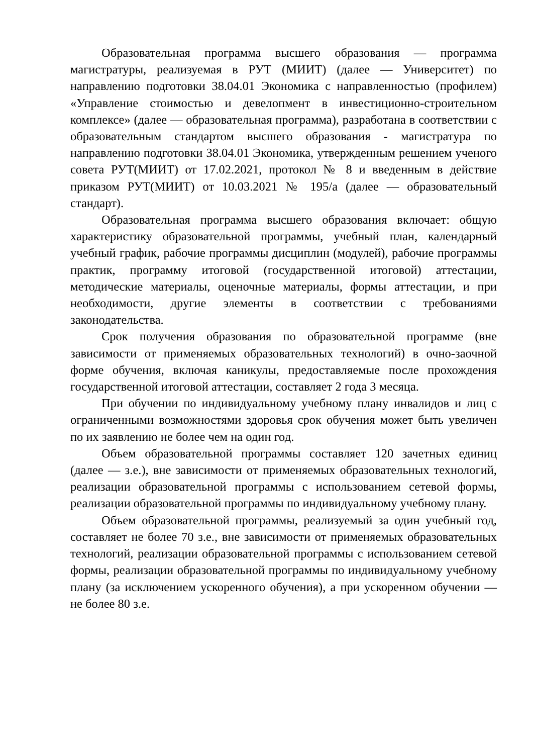Образовательная программа высшего образования — программа магистратуры, реализуемая в РУТ (МИИТ) (далее — Университет) по направлению подготовки 38.04.01 Экономика с направленностью (профилем) «Управление стоимостью и девелопмент в инвестиционно-строительном комплексе» (далее — образовательная программа), разработана в соответствии с образовательным стандартом высшего образования - магистратура по направлению подготовки 38.04.01 Экономика, утвержденным решением ученого совета РУТ(МИИТ) от 17.02.2021, протокол № 8 и введенным в действие приказом РУТ(МИИТ) от 10.03.2021 № 195/а (далее — образовательный стандарт).
Образовательная программа высшего образования включает: общую характеристику образовательной программы, учебный план, календарный учебный график, рабочие программы дисциплин (модулей), рабочие программы практик, программу итоговой (государственной итоговой) аттестации, методические материалы, оценочные материалы, формы аттестации, и при необходимости, другие элементы в соответствии с требованиями законодательства.
Срок получения образования по образовательной программе (вне зависимости от применяемых образовательных технологий) в очно-заочной форме обучения, включая каникулы, предоставляемые после прохождения государственной итоговой аттестации, составляет 2 года 3 месяца.
При обучении по индивидуальному учебному плану инвалидов и лиц с ограниченными возможностями здоровья срок обучения может быть увеличен по их заявлению не более чем на один год.
Объем образовательной программы составляет 120 зачетных единиц (далее — з.е.), вне зависимости от применяемых образовательных технологий, реализации образовательной программы с использованием сетевой формы, реализации образовательной программы по индивидуальному учебному плану.
Объем образовательной программы, реализуемый за один учебный год, составляет не более 70 з.е., вне зависимости от применяемых образовательных технологий, реализации образовательной программы с использованием сетевой формы, реализации образовательной программы по индивидуальному учебному плану (за исключением ускоренного обучения), а при ускоренном обучении — не более 80 з.е.